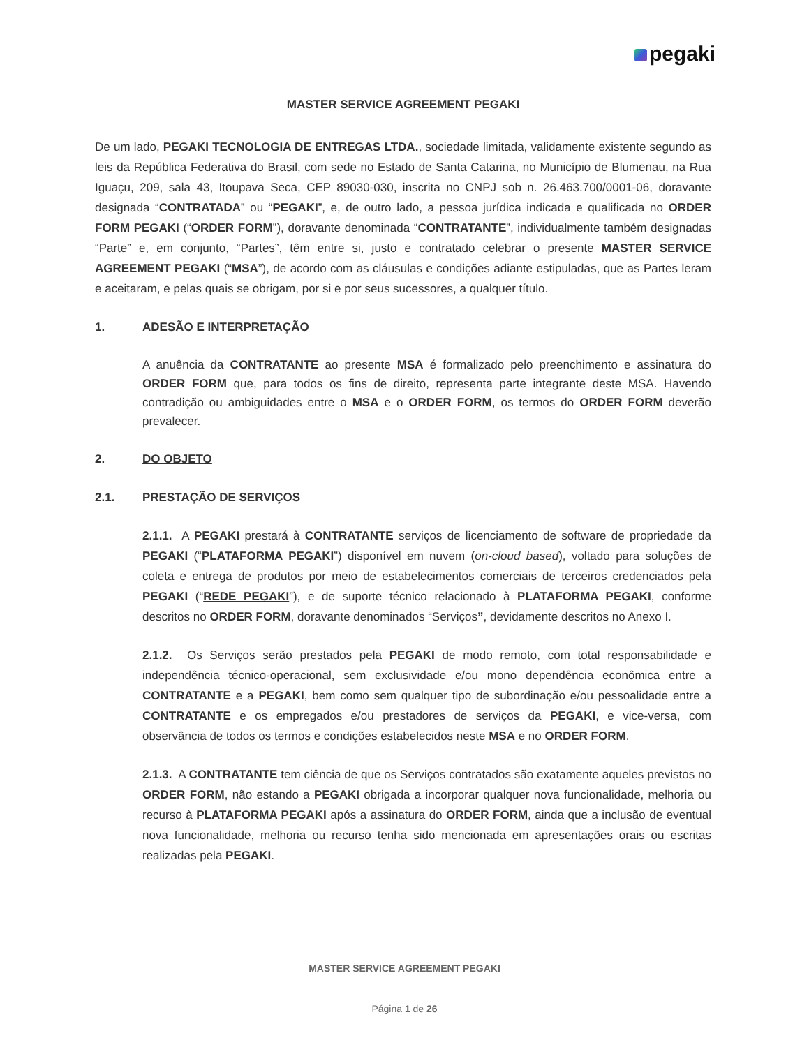pegaki
MASTER SERVICE AGREEMENT PEGAKI
De um lado, PEGAKI TECNOLOGIA DE ENTREGAS LTDA., sociedade limitada, validamente existente segundo as leis da República Federativa do Brasil, com sede no Estado de Santa Catarina, no Município de Blumenau, na Rua Iguaçu, 209, sala 43, Itoupava Seca, CEP 89030-030, inscrita no CNPJ sob n. 26.463.700/0001-06, doravante designada “CONTRATADA” ou “PEGAKI”, e, de outro lado, a pessoa jurídica indicada e qualificada no ORDER FORM PEGAKI (“ORDER FORM”), doravante denominada “CONTRATANTE”, individualmente também designadas “Parte” e, em conjunto, “Partes”, têm entre si, justo e contratado celebrar o presente MASTER SERVICE AGREEMENT PEGAKI (“MSA”), de acordo com as cláusulas e condições adiante estipuladas, que as Partes leram e aceitaram, e pelas quais se obrigam, por si e por seus sucessores, a qualquer título.
1. ADESÃO E INTERPRETAÇÃO
A anuência da CONTRATANTE ao presente MSA é formalizado pelo preenchimento e assinatura do ORDER FORM que, para todos os fins de direito, representa parte integrante deste MSA. Havendo contradição ou ambiguidades entre o MSA e o ORDER FORM, os termos do ORDER FORM deverão prevalecer.
2. DO OBJETO
2.1. PRESTAÇÃO DE SERVIÇOS
2.1.1. A PEGAKI prestará à CONTRATANTE serviços de licenciamento de software de propriedade da PEGAKI (“PLATAFORMA PEGAKI”) disponível em nuvem (on-cloud based), voltado para soluções de coleta e entrega de produtos por meio de estabelecimentos comerciais de terceiros credenciados pela PEGAKI (“REDE PEGAKI”), e de suporte técnico relacionado à PLATAFORMA PEGAKI, conforme descritos no ORDER FORM, doravante denominados “Serviços”, devidamente descritos no Anexo I.
2.1.2. Os Serviços serão prestados pela PEGAKI de modo remoto, com total responsabilidade e independência técnico-operacional, sem exclusividade e/ou mono dependência econômica entre a CONTRATANTE e a PEGAKI, bem como sem qualquer tipo de subordinação e/ou pessoalidade entre a CONTRATANTE e os empregados e/ou prestadores de serviços da PEGAKI, e vice-versa, com observância de todos os termos e condições estabelecidos neste MSA e no ORDER FORM.
2.1.3. A CONTRATANTE tem ciência de que os Serviços contratados são exatamente aqueles previstos no ORDER FORM, não estando a PEGAKI obrigada a incorporar qualquer nova funcionalidade, melhoria ou recurso à PLATAFORMA PEGAKI após a assinatura do ORDER FORM, ainda que a inclusão de eventual nova funcionalidade, melhoria ou recurso tenha sido mencionada em apresentações orais ou escritas realizadas pela PEGAKI.
MASTER SERVICE AGREEMENT PEGAKI
Página 1 de 26